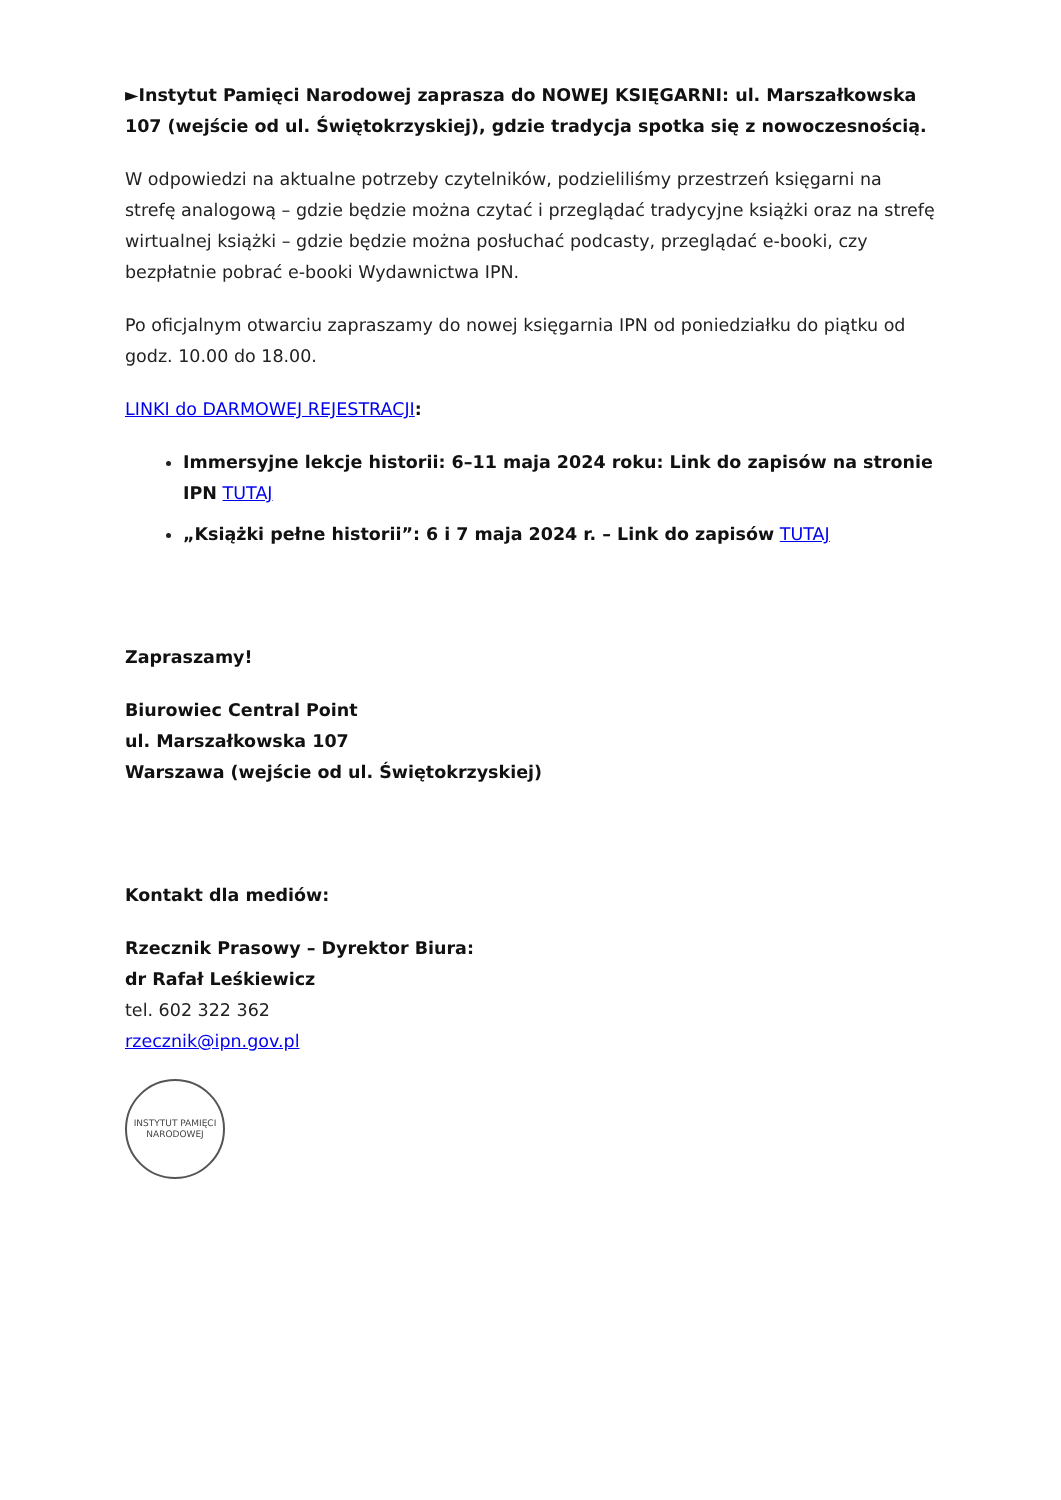►Instytut Pamięci Narodowej zaprasza do NOWEJ KSIĘGARNI: ul. Marszałkowska 107 (wejście od ul. Świętokrzyskiej), gdzie tradycja spotka się z nowoczesnością.
W odpowiedzi na aktualne potrzeby czytelników, podzieliliśmy przestrzeń księgarni na strefę analogową – gdzie będzie można czytać i przeglądać tradycyjne książki oraz na strefę wirtualnej książki – gdzie będzie można posłuchać podcasty, przeglądać e-booki, czy bezpłatnie pobrać e-booki Wydawnictwa IPN.
Po oficjalnym otwarciu zapraszamy do nowej księgarnia IPN od poniedziałku do piątku od godz. 10.00 do 18.00.
LINKI do DARMOWEJ REJESTRACJI:
Immersyjne lekcje historii: 6–11 maja 2024 roku: Link do zapisów na stronie IPN TUTAJ
„Książki pełne historii”: 6 i 7 maja 2024 r. – Link do zapisów TUTAJ
Zapraszamy!
Biurowiec Central Point
ul. Marszałkowska 107
Warszawa (wejście od ul. Świętokrzyskiej)
Kontakt dla mediów:
Rzecznik Prasowy – Dyrektor Biura:
dr Rafał Leśkiewicz
tel. 602 322 362
rzecznik@ipn.gov.pl
INSTYTUT PAMIĘCI NARODOWEJ